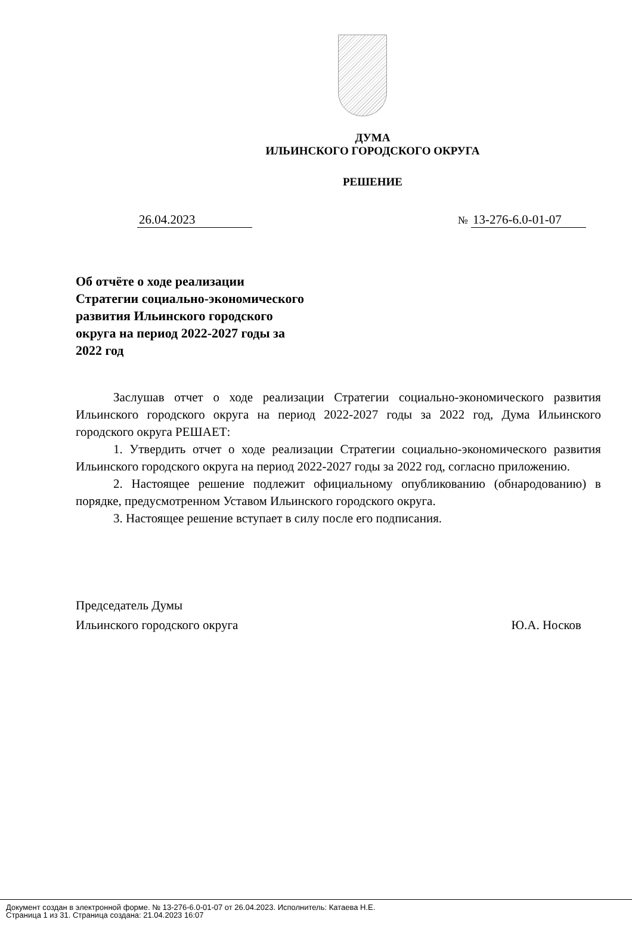ДУМА
ИЛЬИНСКОГО ГОРОДСКОГО ОКРУГА
РЕШЕНИЕ
26.04.2023 № 13-276-6.0-01-07
Об отчёте о ходе реализации Стратегии социально-экономического развития Ильинского городского округа на период 2022-2027 годы за 2022 год
Заслушав отчет о ходе реализации Стратегии социально-экономического развития Ильинского городского округа на период 2022-2027 годы за 2022 год, Дума Ильинского городского округа РЕШАЕТ:
1. Утвердить отчет о ходе реализации Стратегии социально-экономического развития Ильинского городского округа на период 2022-2027 годы за 2022 год, согласно приложению.
2. Настоящее решение подлежит официальному опубликованию (обнародованию) в порядке, предусмотренном Уставом Ильинского городского округа.
3. Настоящее решение вступает в силу после его подписания.
Председатель Думы
Ильинского городского округа Ю.А. Носков
Документ создан в электронной форме. № 13-276-6.0-01-07 от 26.04.2023. Исполнитель: Катаева Н.Е.
Страница 1 из 31. Страница создана: 21.04.2023 16:07